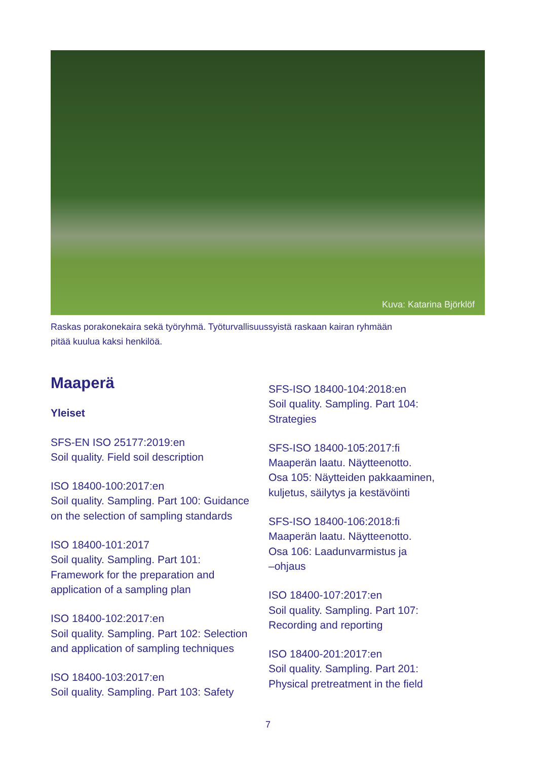Kuva: Katarina Björklöf
Raskas porakonekaira sekä työryhmä. Työturvallisuussyistä raskaan kairan ryhmään
pitää kuulua kaksi henkilöä.
Maaperä
Yleiset
SFS-EN ISO 25177:2019:en
Soil quality. Field soil description
ISO 18400-100:2017:en
Soil quality. Sampling. Part 100: Guidance
on the selection of sampling standards
ISO 18400-101:2017
Soil quality. Sampling. Part 101:
Framework for the preparation and
application of a sampling plan
ISO 18400-102:2017:en
Soil quality. Sampling. Part 102: Selection
and application of sampling techniques
ISO 18400-103:2017:en
Soil quality. Sampling. Part 103: Safety
SFS-ISO 18400-104:2018:en
Soil quality. Sampling. Part 104:
Strategies
SFS-ISO 18400-105:2017:fi
Maaperän laatu. Näytteenotto.
Osa 105: Näytteiden pakkaaminen,
kuljetus, säilytys ja kestävöinti
SFS-ISO 18400-106:2018:fi
Maaperän laatu. Näytteenotto.
Osa 106: Laadunvarmistus ja
–ohjaus
ISO 18400-107:2017:en
Soil quality. Sampling. Part 107:
Recording and reporting
ISO 18400-201:2017:en
Soil quality. Sampling. Part 201:
Physical pretreatment in the field
7